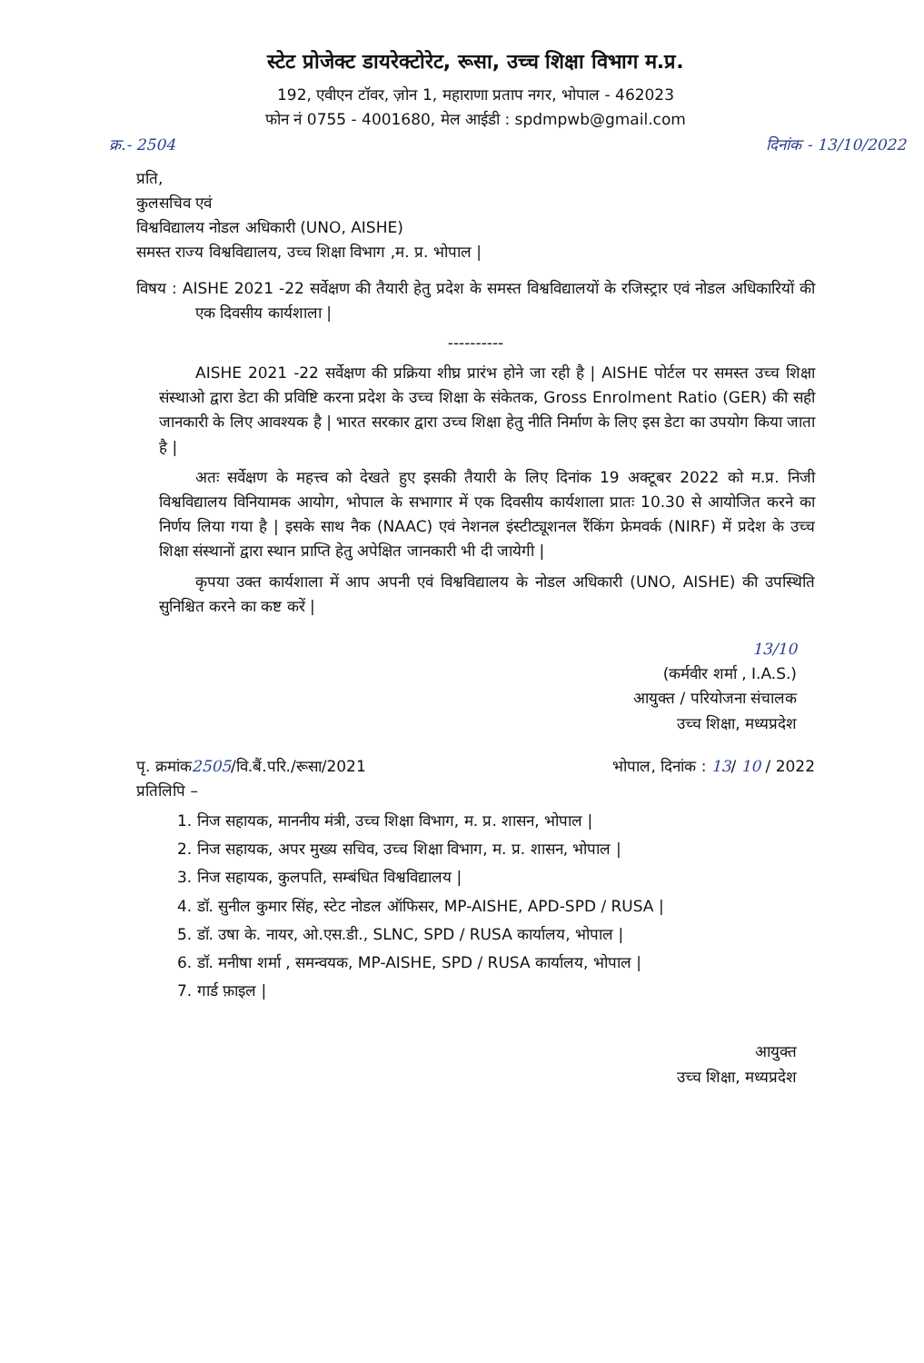स्टेट प्रोजेक्ट डायरेक्टोरेट, रूसा, उच्च शिक्षा विभाग म.प्र.
192, एवीएन टॉवर, ज़ोन 1, महाराणा प्रताप नगर, भोपाल - 462023
फोन नं 0755 - 4001680, मेल आईडी : spdmpwb@gmail.com
क्र.- 2504 दिनांक - 13/10/2022
प्रति,
कुलसचिव एवं
विश्वविद्यालय नोडल अधिकारी (UNO, AISHE)
समस्त राज्य विश्वविद्यालय, उच्च शिक्षा विभाग ,म. प्र. भोपाल |
विषय : AISHE 2021 -22 सर्वेक्षण की तैयारी हेतु प्रदेश के समस्त विश्वविद्यालयों के रजिस्ट्रार एवं नोडल अधिकारियों की एक दिवसीय कार्यशाला |
----------
AISHE 2021 -22 सर्वेक्षण की प्रक्रिया शीघ्र प्रारंभ होने जा रही है | AISHE पोर्टल पर समस्त उच्च शिक्षा संस्थाओ द्वारा डेटा की प्रविष्टि करना प्रदेश के उच्च शिक्षा के संकेतक, Gross Enrolment Ratio (GER) की सही जानकारी के लिए आवश्यक है | भारत सरकार द्वारा उच्च शिक्षा हेतु नीति निर्माण के लिए इस डेटा का उपयोग किया जाता है |
अतः सर्वेक्षण के महत्त्व को देखते हुए इसकी तैयारी के लिए दिनांक 19 अक्टूबर 2022 को म.प्र. निजी विश्वविद्यालय विनियामक आयोग, भोपाल के सभागार में एक दिवसीय कार्यशाला प्रातः 10.30 से आयोजित करने का निर्णय लिया गया है | इसके साथ नैक (NAAC) एवं नेशनल इंस्टीट्यूशनल रैंकिंग फ्रेमवर्क (NIRF) में प्रदेश के उच्च शिक्षा संस्थानों द्वारा स्थान प्राप्ति हेतु अपेक्षित जानकारी भी दी जायेगी |
कृपया उक्त कार्यशाला में आप अपनी एवं विश्वविद्यालय के नोडल अधिकारी (UNO, AISHE) की उपस्थिति सुनिश्चित करने का कष्ट करें |
13/10
(कर्मवीर शर्मा , I.A.S.)
आयुक्त / परियोजना संचालक
उच्च शिक्षा, मध्यप्रदेश
पृ. क्रमांक2505/वि.बैं.परि./रूसा/2021 भोपाल, दिनांक : 13/ 10 / 2022
प्रतिलिपि –
1. निज सहायक, माननीय मंत्री, उच्च शिक्षा विभाग, म. प्र. शासन, भोपाल |
2. निज सहायक, अपर मुख्य सचिव, उच्च शिक्षा विभाग, म. प्र. शासन, भोपाल |
3. निज सहायक, कुलपति, सम्बंधित विश्वविद्यालय |
4. डॉ. सुनील कुमार सिंह, स्टेट नोडल ऑफिसर, MP-AISHE, APD-SPD / RUSA |
5. डॉ. उषा के. नायर, ओ.एस.डी., SLNC, SPD / RUSA कार्यालय, भोपाल |
6. डॉ. मनीषा शर्मा , समन्वयक, MP-AISHE, SPD / RUSA कार्यालय, भोपाल |
7. गार्ड फ़ाइल |
आयुक्त
उच्च शिक्षा, मध्यप्रदेश